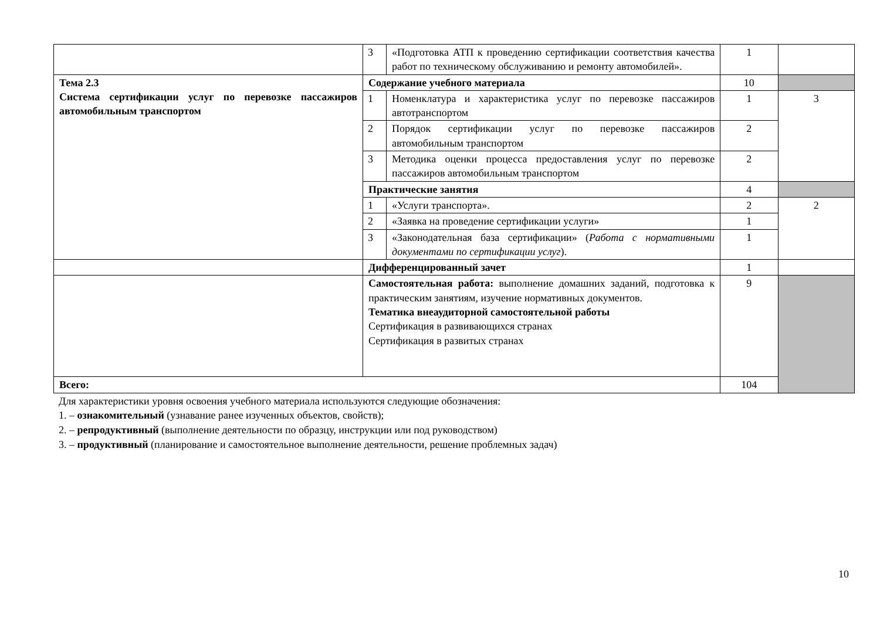| | 3 | «Подготовка АТП к проведению сертификации соответствия качества работ по техническому обслуживанию и ремонту автомобилей». | 1 | |
| Тема 2.3 Система сертификации услуг по перевозке пассажиров автомобильным транспортом | Содержание учебного материала | | 10 | |
| | 1 | Номенклатура и характеристика услуг по перевозке пассажиров автотранспортом | 1 | 3 |
| | 2 | Порядок сертификации услуг по перевозке пассажиров автомобильным транспортом | 2 | |
| | 3 | Методика оценки процесса предоставления услуг по перевозке пассажиров автомобильным транспортом | 2 | |
| | Практические занятия | | 4 | |
| | 1 | «Услуги транспорта». | 2 | 2 |
| | 2 | «Заявка на проведение сертификации услуги» | 1 | |
| | 3 | «Законодательная база сертификации» ( Работа с нормативными документами по сертификации услуг ). | 1 | |
| | Дифференцированный зачет | | 1 | |
| | Самостоятельная работа: выполнение домашних заданий, подготовка к практическим занятиям, изучение нормативных документов. Тематика внеаудиторной самостоятельной работы Сертификация в развивающихся странах Сертификация в развитых странах | | 9 | |
| Всего: | | | 104 | |
Для характеристики уровня освоения учебного материала используются следующие обозначения:
1. – ознакомительный (узнавание ранее изученных объектов, свойств);
2. – репродуктивный (выполнение деятельности по образцу, инструкции или под руководством)
3. – продуктивный (планирование и самостоятельное выполнение деятельности, решение проблемных задач)
10